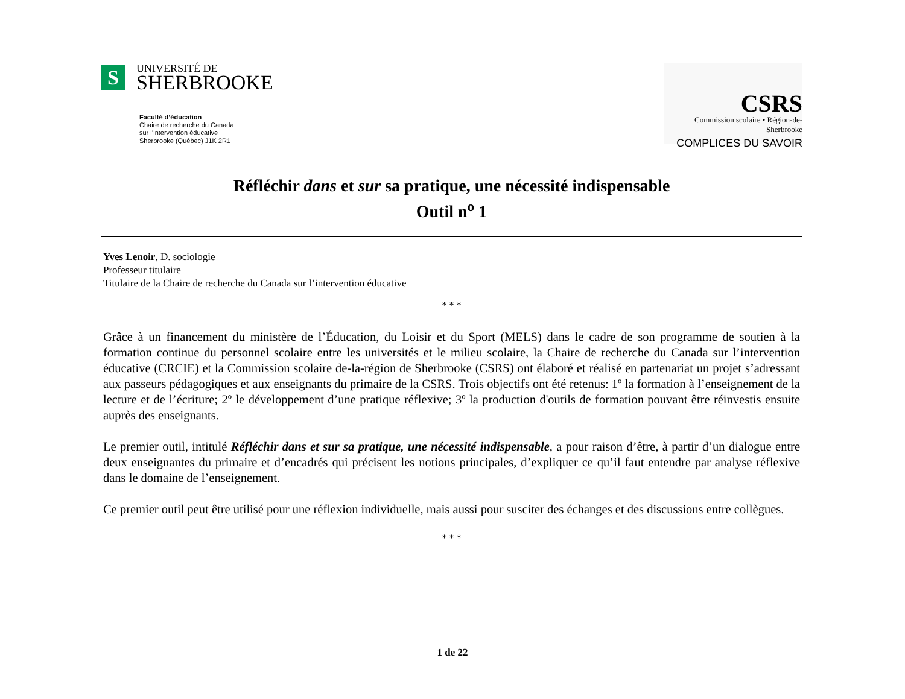S
UNIVERSITÉ DE
SHERBROOKE
Faculté d’éducation
Chaire de recherche du Canada
sur l’intervention éducative
Sherbrooke (Québec) J1K 2R1
CSRS
Commission scolaire • Région-de-Sherbrooke
COMPLICES DU SAVOIR
Réfléchir dans et sur sa pratique, une nécessité indispensable
Outil n<sup>o</sup> 1
Yves Lenoir, D. sociologie
Professeur titulaire
Titulaire de la Chaire de recherche du Canada sur l’intervention éducative
* * *
Grâce à un financement du ministère de l’Éducation, du Loisir et du Sport (MELS) dans le cadre de son programme de soutien à la formation continue du personnel scolaire entre les universités et le milieu scolaire, la Chaire de recherche du Canada sur l’intervention éducative (CRCIE) et la Commission scolaire de-la-région de Sherbrooke (CSRS) ont élaboré et réalisé en partenariat un projet s’adressant aux passeurs pédagogiques et aux enseignants du primaire de la CSRS. Trois objectifs ont été retenus: 1º la formation à l’enseignement de la lecture et de l’écriture; 2º le développement d’une pratique réflexive; 3º la production d'outils de formation pouvant être réinvestis ensuite auprès des enseignants.
Le premier outil, intitulé Réfléchir dans et sur sa pratique, une nécessité indispensable, a pour raison d’être, à partir d’un dialogue entre deux enseignantes du primaire et d’encadrés qui précisent les notions principales, d’expliquer ce qu’il faut entendre par analyse réflexive dans le domaine de l’enseignement.
Ce premier outil peut être utilisé pour une réflexion individuelle, mais aussi pour susciter des échanges et des discussions entre collègues.
* * *
1 de 22